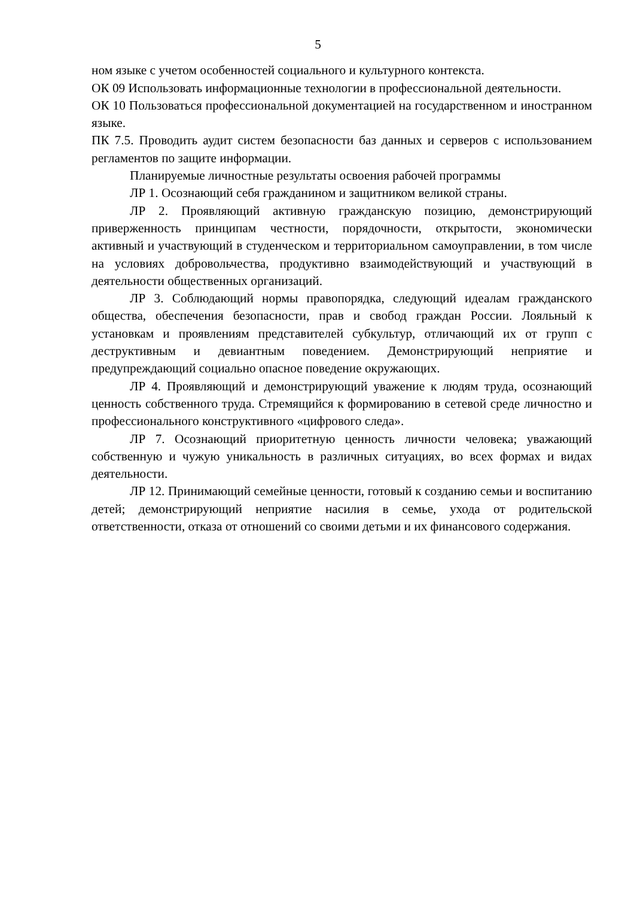5
ном языке с учетом особенностей социального и культурного контекста.
ОК 09 Использовать информационные технологии в профессиональной деятельности.
ОК 10 Пользоваться профессиональной документацией на государственном и иностранном языке.
ПК 7.5. Проводить аудит систем безопасности баз данных и серверов с использованием регламентов по защите информации.
Планируемые личностные результаты освоения рабочей программы
ЛР 1. Осознающий себя гражданином и защитником великой страны.
ЛР 2. Проявляющий активную гражданскую позицию, демонстрирующий приверженность принципам честности, порядочности, открытости, экономически активный и участвующий в студенческом и территориальном самоуправлении, в том числе на условиях добровольчества, продуктивно взаимодействующий и участвующий в деятельности общественных организаций.
ЛР 3. Соблюдающий нормы правопорядка, следующий идеалам гражданского общества, обеспечения безопасности, прав и свобод граждан России. Лояльный к установкам и проявлениям представителей субкультур, отличающий их от групп с деструктивным и девиантным поведением. Демонстрирующий неприятие и предупреждающий социально опасное поведение окружающих.
ЛР 4. Проявляющий и демонстрирующий уважение к людям труда, осознающий ценность собственного труда. Стремящийся к формированию в сетевой среде личностно и профессионального конструктивного «цифрового следа».
ЛР 7. Осознающий приоритетную ценность личности человека; уважающий собственную и чужую уникальность в различных ситуациях, во всех формах и видах деятельности.
ЛР 12. Принимающий семейные ценности, готовый к созданию семьи и воспитанию детей; демонстрирующий неприятие насилия в семье, ухода от родительской ответственности, отказа от отношений со своими детьми и их финансового содержания.